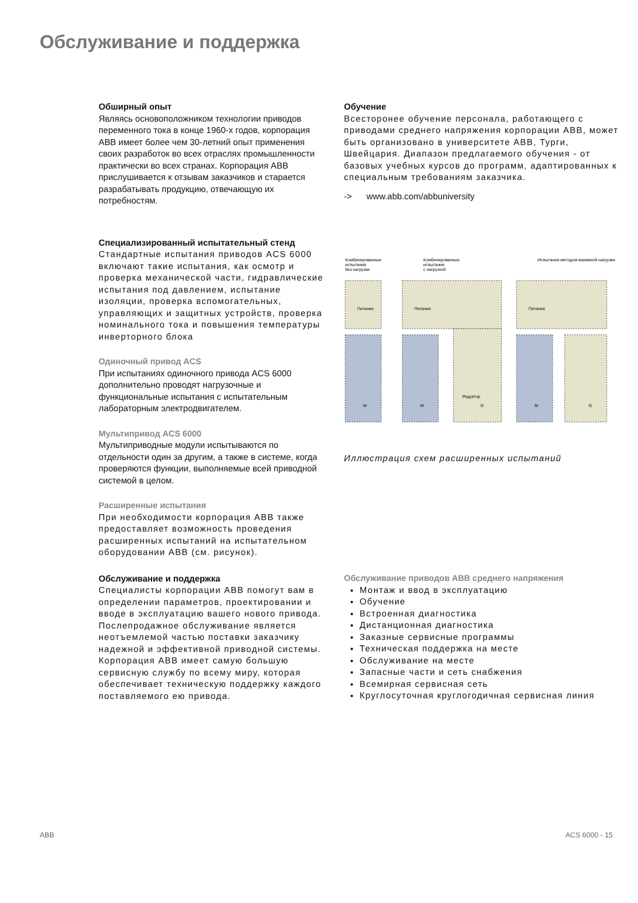Обслуживание и поддержка
Обширный опыт
Являясь основоположником технологии приводов переменного тока в конце 1960-х годов, корпорация ABB имеет более чем 30-летний опыт применения своих разработок во всех отраслях промышленности практически во всех странах. Корпорация ABB прислушивается к отзывам заказчиков и старается разрабатывать продукцию, отвечающую их потребностям.
Специализированный испытательный стенд
Стандартные испытания приводов ACS 6000 включают такие испытания, как осмотр и проверка механической части, гидравлические испытания под давлением, испытание изоляции, проверка вспомогательных, управляющих и защитных устройств, проверка номинального тока и повышения температуры инверторного блока
Одиночный привод ACS
При испытаниях одиночного привода ACS 6000 дополнительно проводят нагрузочные и функциональные испытания с испытательным лабораторным электродвигателем.
Мультипривод ACS 6000
Мультиприводные модули испытываются по отдельности один за другим, а также в системе, когда проверяются функции, выполняемые всей приводной системой в целом.
Расширенные испытания
При необходимости корпорация ABB также предоставляет возможность проведения расширенных испытаний на испытательном оборудовании ABB (см. рисунок).
Обслуживание и поддержка
Специалисты корпорации ABB помогут вам в определении параметров, проектировании и вводе в эксплуатацию вашего нового привода.
Послепродажное обслуживание является неотъемлемой частью поставки заказчику надежной и эффективной приводной системы. Корпорация ABB имеет самую большую сервисную службу по всему миру, которая обеспечивает техническую поддержку каждого поставляемого ею привода.
Обучение
Всесторонее обучение персонала, работающего с приводами среднего напряжения корпорации ABB, может быть организовано в университете ABB, Турги, Швейцария. Диапазон предлагаемого обучения - от базовых учебных курсов до программ, адаптированных к специальным требованиям заказчика.
-> www.abb.com/abbuniversity
Комбинированные
испытания
без нагрузки
Комбинированные
испытания
с нагрузкой
Испытания методом взаимной нагрузки
Питание
Питание
Питание
M
M
G
M
G
Редуктор
Иллюстрация схем расширенных испытаний
Обслуживание приводов ABB среднего напряжения
Монтаж и ввод в эксплуатацию
Обучение
Встроенная диагностика
Дистанционная диагностика
Заказные сервисные программы
Техническая поддержка на месте
Обслуживание на месте
Запасные части и сеть снабжения
Всемирная сервисная сеть
Круглосуточная круглогодичная сервисная линия
ABB ACS 6000 - 15